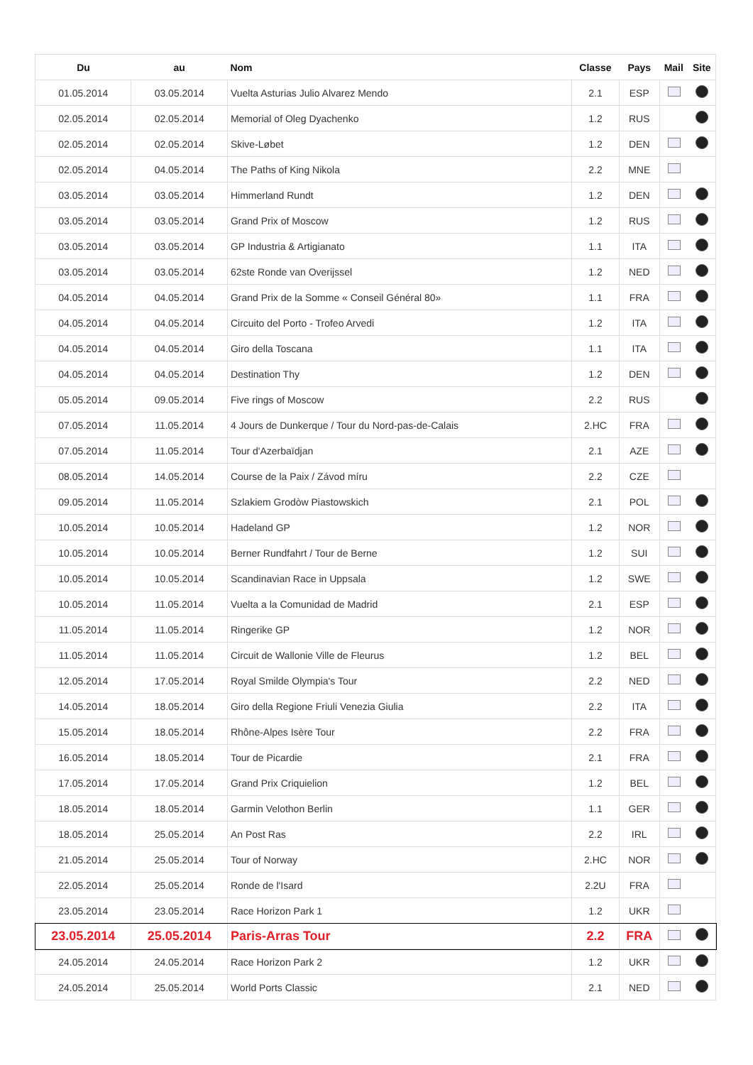| Du | au | Nom | Classe | Pays | Mail | Site |
| --- | --- | --- | --- | --- | --- | --- |
| 01.05.2014 | 03.05.2014 | Vuelta Asturias Julio Alvarez Mendo | 2.1 | ESP | | |
| 02.05.2014 | 02.05.2014 | Memorial of Oleg Dyachenko | 1.2 | RUS | | |
| 02.05.2014 | 02.05.2014 | Skive-Løbet | 1.2 | DEN | | |
| 02.05.2014 | 04.05.2014 | The Paths of King Nikola | 2.2 | MNE | | |
| 03.05.2014 | 03.05.2014 | Himmerland Rundt | 1.2 | DEN | | |
| 03.05.2014 | 03.05.2014 | Grand Prix of Moscow | 1.2 | RUS | | |
| 03.05.2014 | 03.05.2014 | GP Industria & Artigianato | 1.1 | ITA | | |
| 03.05.2014 | 03.05.2014 | 62ste Ronde van Overijssel | 1.2 | NED | | |
| 04.05.2014 | 04.05.2014 | Grand Prix de la Somme « Conseil Général 80» | 1.1 | FRA | | |
| 04.05.2014 | 04.05.2014 | Circuito del Porto - Trofeo Arvedi | 1.2 | ITA | | |
| 04.05.2014 | 04.05.2014 | Giro della Toscana | 1.1 | ITA | | |
| 04.05.2014 | 04.05.2014 | Destination Thy | 1.2 | DEN | | |
| 05.05.2014 | 09.05.2014 | Five rings of Moscow | 2.2 | RUS | | |
| 07.05.2014 | 11.05.2014 | 4 Jours de Dunkerque / Tour du Nord-pas-de-Calais | 2.HC | FRA | | |
| 07.05.2014 | 11.05.2014 | Tour d'Azerbaïdjan | 2.1 | AZE | | |
| 08.05.2014 | 14.05.2014 | Course de la Paix / Závod míru | 2.2 | CZE | | |
| 09.05.2014 | 11.05.2014 | Szlakiem Grodòw Piastowskich | 2.1 | POL | | |
| 10.05.2014 | 10.05.2014 | Hadeland GP | 1.2 | NOR | | |
| 10.05.2014 | 10.05.2014 | Berner Rundfahrt / Tour de Berne | 1.2 | SUI | | |
| 10.05.2014 | 10.05.2014 | Scandinavian Race in Uppsala | 1.2 | SWE | | |
| 10.05.2014 | 11.05.2014 | Vuelta a la Comunidad de Madrid | 2.1 | ESP | | |
| 11.05.2014 | 11.05.2014 | Ringerike GP | 1.2 | NOR | | |
| 11.05.2014 | 11.05.2014 | Circuit de Wallonie Ville de Fleurus | 1.2 | BEL | | |
| 12.05.2014 | 17.05.2014 | Royal Smilde Olympia's Tour | 2.2 | NED | | |
| 14.05.2014 | 18.05.2014 | Giro della Regione Friuli Venezia Giulia | 2.2 | ITA | | |
| 15.05.2014 | 18.05.2014 | Rhône-Alpes Isère Tour | 2.2 | FRA | | |
| 16.05.2014 | 18.05.2014 | Tour de Picardie | 2.1 | FRA | | |
| 17.05.2014 | 17.05.2014 | Grand Prix Criquielion | 1.2 | BEL | | |
| 18.05.2014 | 18.05.2014 | Garmin Velothon Berlin | 1.1 | GER | | |
| 18.05.2014 | 25.05.2014 | An Post Ras | 2.2 | IRL | | |
| 21.05.2014 | 25.05.2014 | Tour of Norway | 2.HC | NOR | | |
| 22.05.2014 | 25.05.2014 | Ronde de l'Isard | 2.2U | FRA | | |
| 23.05.2014 | 23.05.2014 | Race Horizon Park 1 | 1.2 | UKR | | |
| 23.05.2014 | 25.05.2014 | Paris-Arras Tour | 2.2 | FRA | | |
| 24.05.2014 | 24.05.2014 | Race Horizon Park 2 | 1.2 | UKR | | |
| 24.05.2014 | 25.05.2014 | World Ports Classic | 2.1 | NED | | |